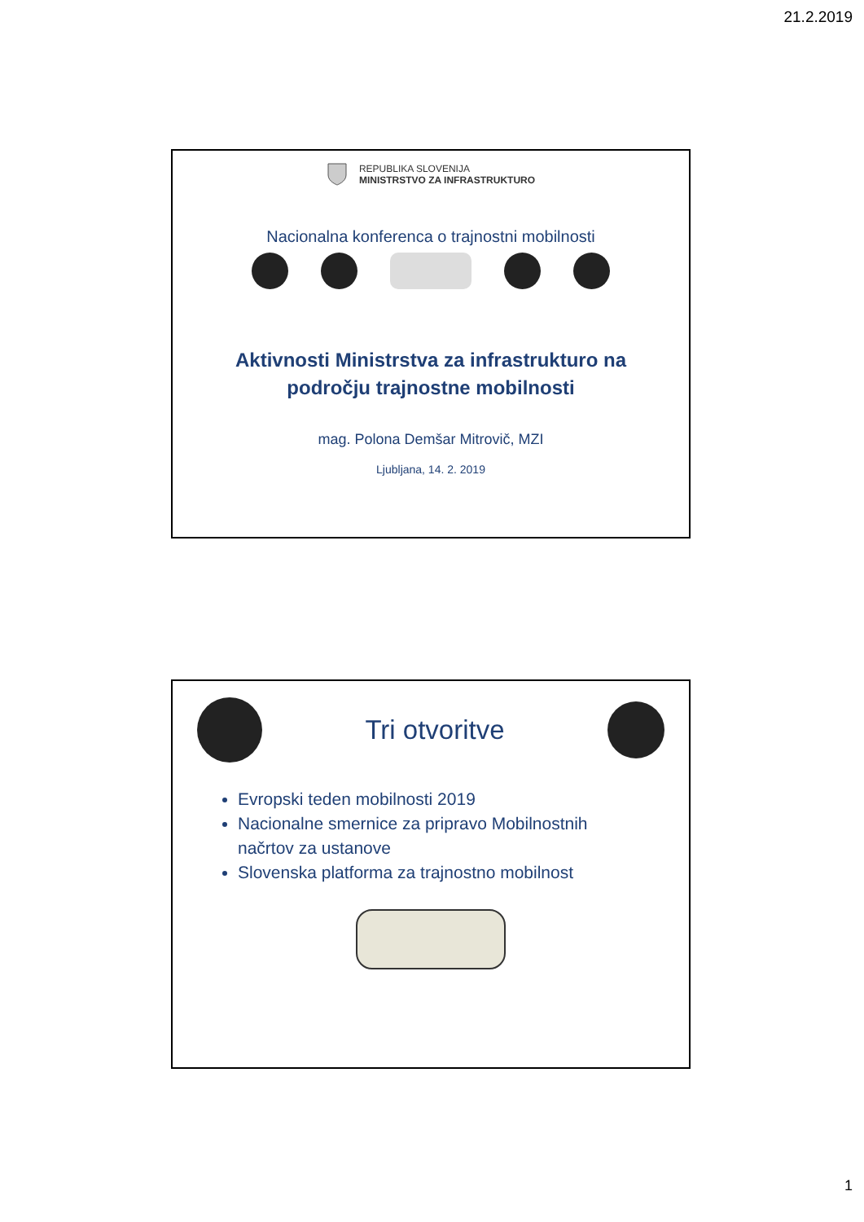21.2.2019
REPUBLIKA SLOVENIJA
MINISTRSTVO ZA INFRASTRUKTURO
Nacionalna konferenca o trajnostni mobilnosti
Aktivnosti Ministrstva za infrastrukturo na
področju trajnostne mobilnosti
mag. Polona Demšar Mitrovič, MZI
Ljubljana, 14. 2. 2019
Tri otvoritve
Evropski teden mobilnosti 2019
Nacionalne smernice za pripravo Mobilnostnih načrtov za ustanove
Slovenska platforma za trajnostno mobilnost
1